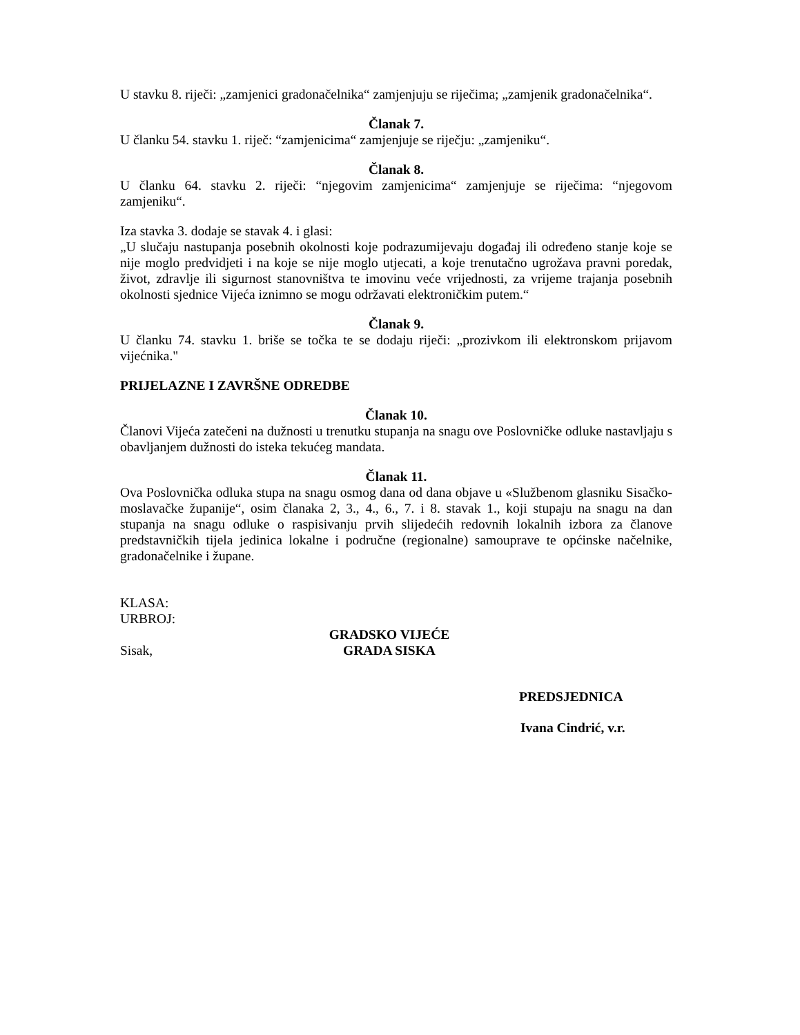U stavku 8. riječi: „zamjenici gradonačelnika“ zamjenjuju se riječima; „zamjenik gradonačelnika“.
Članak 7.
U članku 54. stavku 1. riječ: “zamjenicima“ zamjenjuje se riječju: „zamjeniku“.
Članak 8.
U članku 64. stavku 2. riječi: “njegovim zamjenicima“ zamjenjuje se riječima: “njegovom zamjeniku“.
Iza stavka 3. dodaje se stavak 4. i glasi:
„U slučaju nastupanja posebnih okolnosti koje podrazumijevaju događaj ili određeno stanje koje se nije moglo predvidjeti i na koje se nije moglo utjecati, a koje trenutačno ugrožava pravni poredak, život, zdravlje ili sigurnost stanovništva te imovinu veće vrijednosti, za vrijeme trajanja posebnih okolnosti sjednice Vijeća iznimno se mogu održavati elektroničkim putem.“
Članak 9.
U članku 74. stavku 1. briše se točka te se dodaju riječi: „prozivkom ili elektronskom prijavom vijećnika."
PRIJELAZNE I ZAVRŠNE ODREDBE
Članak 10.
Članovi Vijeća zatečeni na dužnosti u trenutku stupanja na snagu ove Poslovničke odluke nastavljaju s obavljanjem dužnosti do isteka tekućeg mandata.
Članak 11.
Ova Poslovnička odluka stupa na snagu osmog dana od dana objave u «Službenom glasniku Sisačko-moslavačke županije“, osim članaka 2, 3., 4., 6., 7. i 8. stavak 1., koji stupaju na snagu na dan stupanja na snagu odluke o raspisivanju prvih slijedećih redovnih lokalnih izbora za članove predstavničkih tijela jedinica lokalne i područne (regionalne) samouprave te općinske načelnike, gradonačelnike i župane.
KLASA:
URBROJ:
Sisak,
GRADSKO VIJEĆE
GRADA SISKA
PREDSJEDNICA
Ivana Cindrić, v.r.